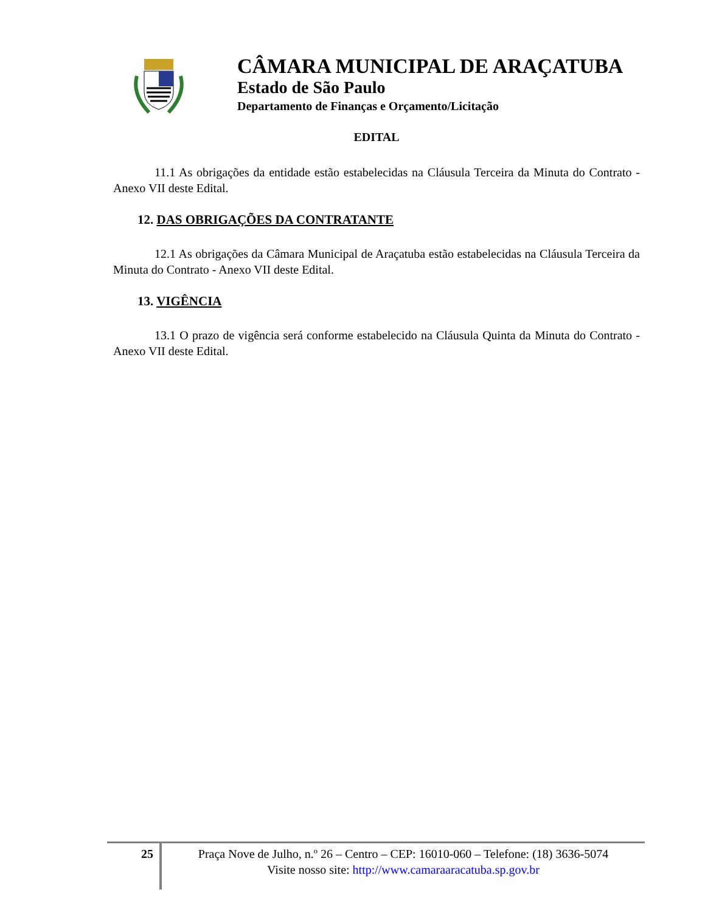CÂMARA MUNICIPAL DE ARAÇATUBA
Estado de São Paulo
Departamento de Finanças e Orçamento/Licitação
EDITAL
11.1 As obrigações da entidade estão estabelecidas na Cláusula Terceira da Minuta do Contrato - Anexo VII deste Edital.
12. DAS OBRIGAÇÕES DA CONTRATANTE
12.1 As obrigações da Câmara Municipal de Araçatuba estão estabelecidas na Cláusula Terceira da Minuta do Contrato - Anexo VII deste Edital.
13. VIGÊNCIA
13.1 O prazo de vigência será conforme estabelecido na Cláusula Quinta da Minuta do Contrato - Anexo VII deste Edital.
25
Praça Nove de Julho, n.º 26 – Centro – CEP: 16010-060 – Telefone: (18) 3636-5074
Visite nosso site: http://www.camaraaracatuba.sp.gov.br